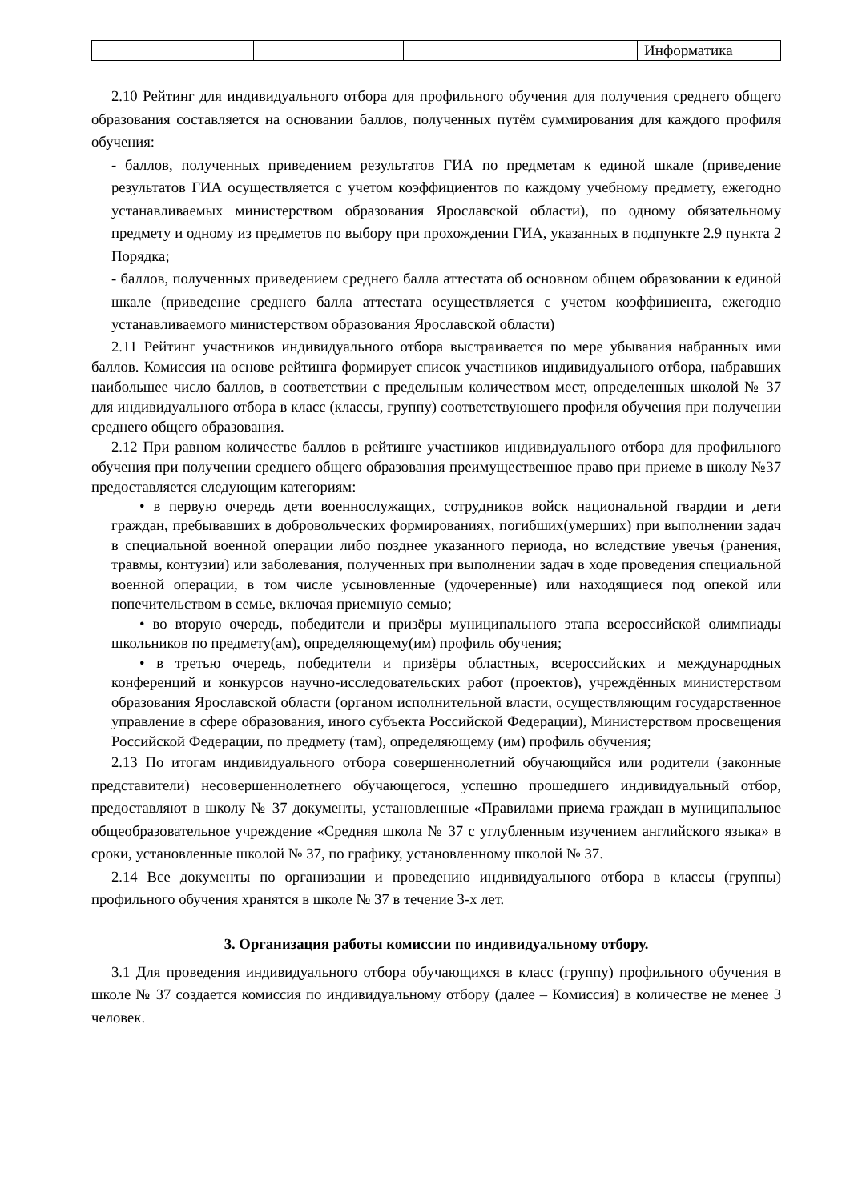| | | | Информатика |
2.10 Рейтинг для индивидуального отбора для профильного обучения для получения среднего общего образования составляется на основании баллов, полученных путём суммирования для каждого профиля обучения:
- баллов, полученных приведением результатов ГИА по предметам к единой шкале (приведение результатов ГИА осуществляется с учетом коэффициентов по каждому учебному предмету, ежегодно устанавливаемых министерством образования Ярославской области), по одному обязательному предмету и одному из предметов по выбору при прохождении ГИА, указанных в подпункте 2.9 пункта 2 Порядка;
- баллов, полученных приведением среднего балла аттестата об основном общем образовании к единой шкале (приведение среднего балла аттестата осуществляется с учетом коэффициента, ежегодно устанавливаемого министерством образования Ярославской области)
2.11 Рейтинг участников индивидуального отбора выстраивается по мере убывания набранных ими баллов. Комиссия на основе рейтинга формирует список участников индивидуального отбора, набравших наибольшее число баллов, в соответствии с предельным количеством мест, определенных школой № 37 для индивидуального отбора в класс (классы, группу) соответствующего профиля обучения при получении среднего общего образования.
2.12 При равном количестве баллов в рейтинге участников индивидуального отбора для профильного обучения при получении среднего общего образования преимущественное право при приеме в школу №37 предоставляется следующим категориям:
• в первую очередь дети военнослужащих, сотрудников войск национальной гвардии и дети граждан, пребывавших в добровольческих формированиях, погибших(умерших) при выполнении задач в специальной военной операции либо позднее указанного периода, но вследствие увечья (ранения, травмы, контузии) или заболевания, полученных при выполнении задач в ходе проведения специальной военной операции, в том числе усыновленные (удочеренные) или находящиеся под опекой или попечительством в семье, включая приемную семью;
• во вторую очередь, победители и призёры муниципального этапа всероссийской олимпиады школьников по предмету(ам), определяющему(им) профиль обучения;
• в третью очередь, победители и призёры областных, всероссийских и международных конференций и конкурсов научно-исследовательских работ (проектов), учреждённых министерством образования Ярославской области (органом исполнительной власти, осуществляющим государственное управление в сфере образования, иного субъекта Российской Федерации), Министерством просвещения Российской Федерации, по предмету (там), определяющему (им) профиль обучения;
2.13 По итогам индивидуального отбора совершеннолетний обучающийся или родители (законные представители) несовершеннолетнего обучающегося, успешно прошедшего индивидуальный отбор, предоставляют в школу № 37 документы, установленные «Правилами приема граждан в муниципальное общеобразовательное учреждение «Средняя школа № 37 с углубленным изучением английского языка» в сроки, установленные школой № 37, по графику, установленному школой № 37.
2.14 Все документы по организации и проведению индивидуального отбора в классы (группы) профильного обучения хранятся в школе № 37 в течение 3-х лет.
3. Организация работы комиссии по индивидуальному отбору.
3.1 Для проведения индивидуального отбора обучающихся в класс (группу) профильного обучения в школе № 37 создается комиссия по индивидуальному отбору (далее – Комиссия) в количестве не менее 3 человек.